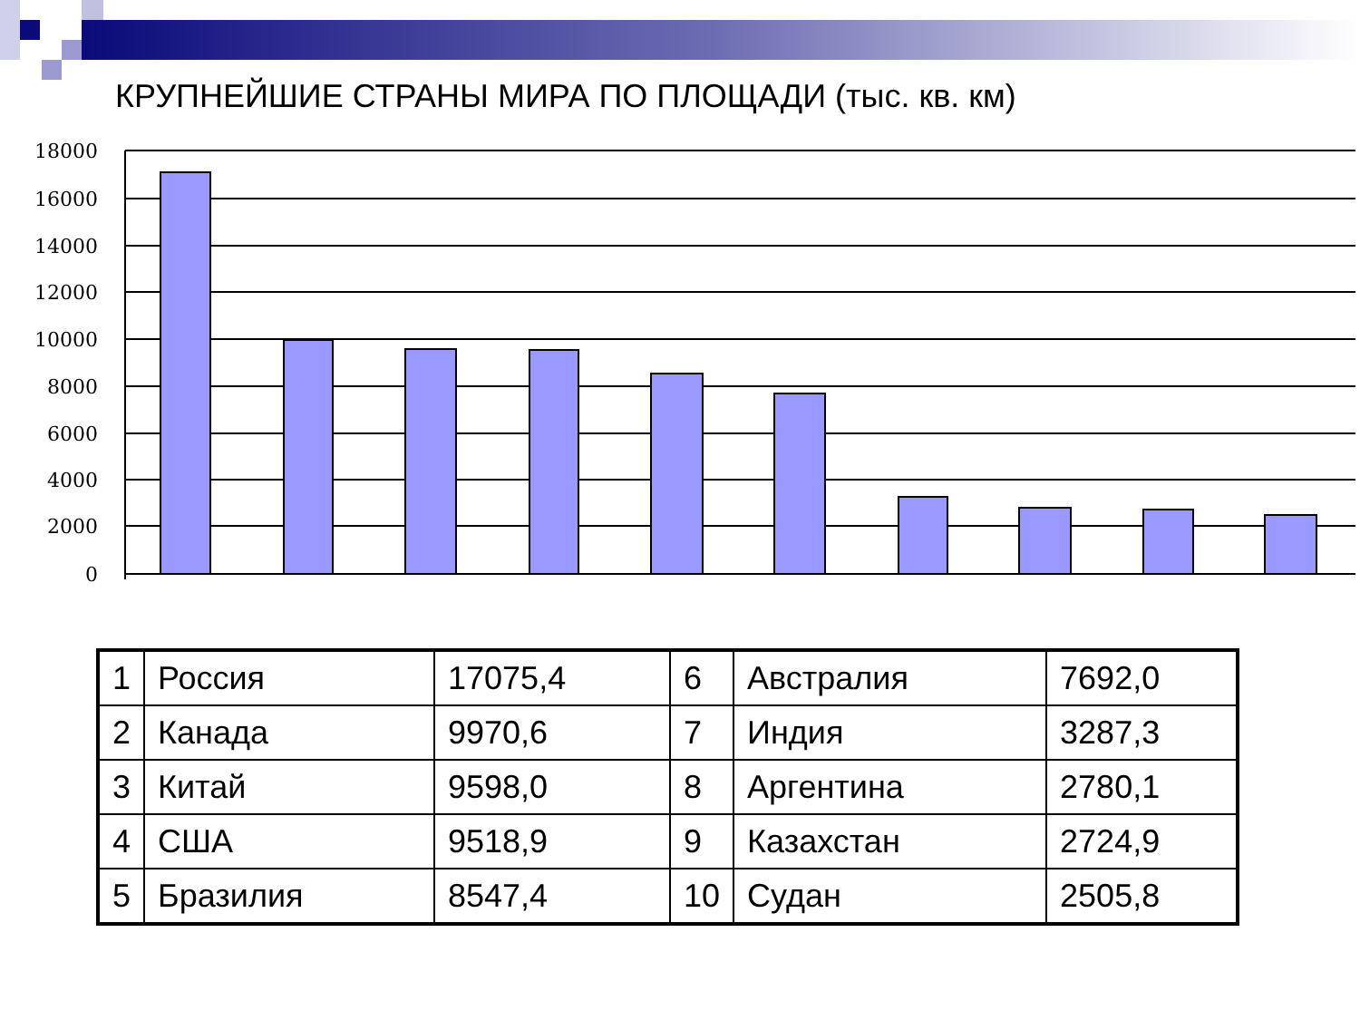КРУПНЕЙШИЕ СТРАНЫ МИРА ПО ПЛОЩАДИ (тыс. кв. км)
18000
16000
14000
12000
10000
8000
6000
4000
2000
0
| 1 | Россия | 17075,4 | 6 | Австралия | 7692,0 |
| 2 | Канада | 9970,6 | 7 | Индия | 3287,3 |
| 3 | Китай | 9598,0 | 8 | Аргентина | 2780,1 |
| 4 | США | 9518,9 | 9 | Казахстан | 2724,9 |
| 5 | Бразилия | 8547,4 | 10 | Судан | 2505,8 |